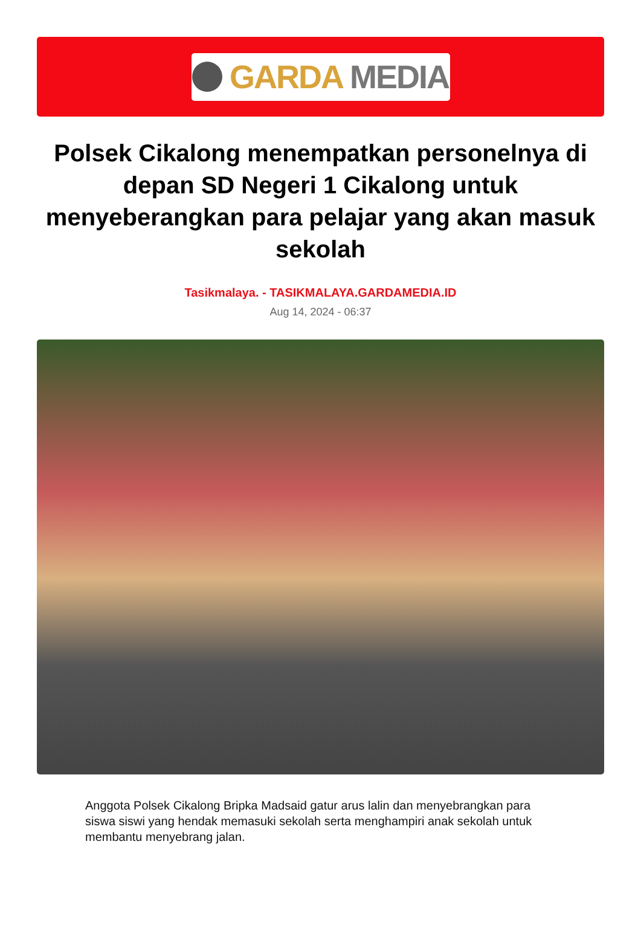GARDA MEDIA
Polsek Cikalong menempatkan personelnya di depan SD Negeri 1 Cikalong untuk menyeberangkan para pelajar yang akan masuk sekolah
Tasikmalaya. - TASIKMALAYA.GARDAMEDIA.ID
Aug 14, 2024 - 06:37
Anggota Polsek Cikalong Bripka Madsaid gatur arus lalin dan menyebrangkan para siswa siswi yang hendak memasuki sekolah serta menghampiri anak sekolah untuk membantu menyebrang jalan.